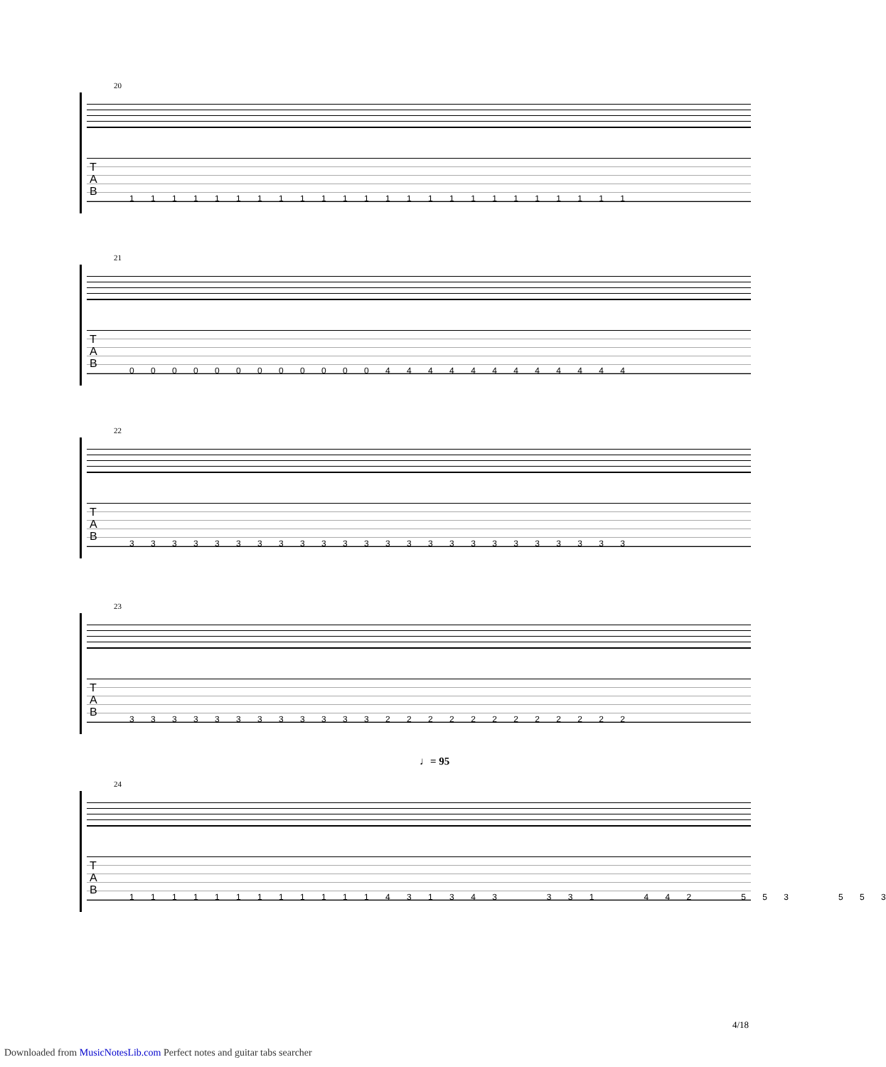20
T
A
B
1 1 1 1 1 1 1 1 1 1 1 1 1 1 1 1 1 1 1 1 1 1 1 1
21
T
A
B
0 0 0 0 0 0 0 0 0 0 0 0 4 4 4 4 4 4 4 4 4 4 4 4
22
T
A
B
3 3 3 3 3 3 3 3 3 3 3 3 3 3 3 3 3 3 3 3 3 3 3 3
23
T
A
B
3 3 3 3 3 3 3 3 3 3 3 3 2 2 2 2 2 2 2 2 2 2 2 2
♩= 95
24
T
A
B
1 1 1 1 1 1 1 1 1 1 1 1 4 3 1 3 4 3 3 3 1 4 4 2 5 5 3 5 5 3
4/18
Downloaded from MusicNotesLib.com Perfect notes and guitar tabs searcher